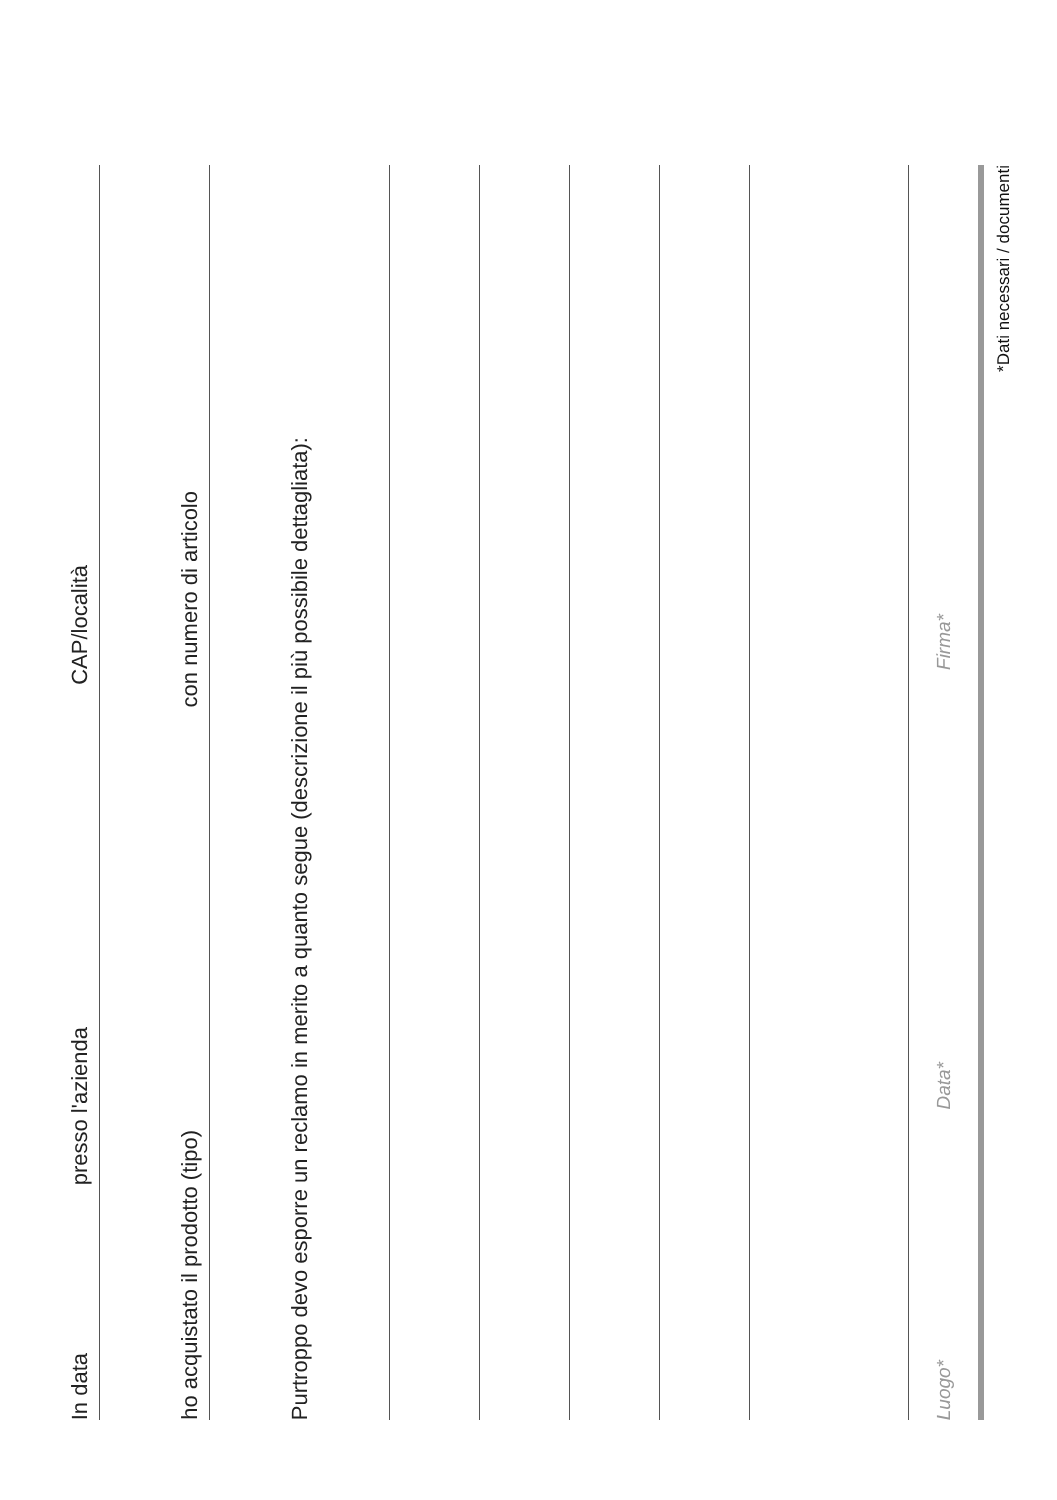In data presso l'azienda CAP/località
ho acquistato il prodotto (tipo) con numero di articolo
Purtroppo devo esporre un reclamo in merito a quanto segue (descrizione il più possibile dettagliata):
Luogo* Data* Firma*
*Dati necessari / documenti